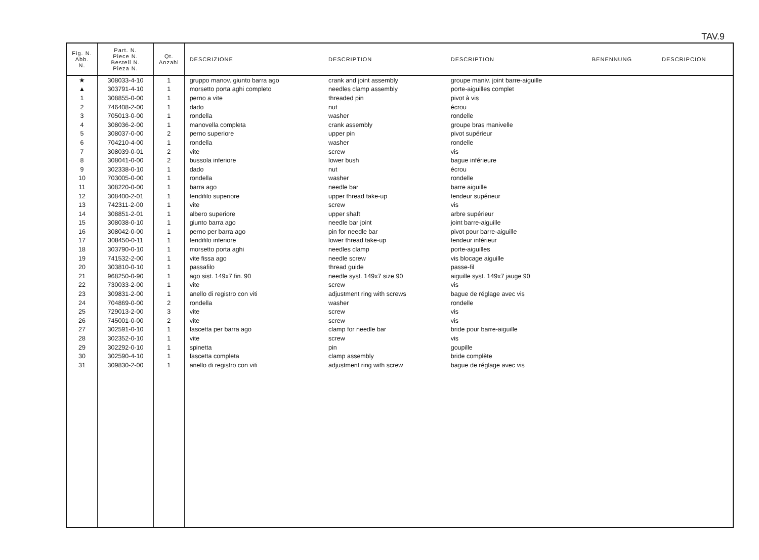TAV.9
| Fig. N. Abb. N. | Part. N. Piece N. Bestell N. Pieza N. | Qt. Anzahl | DESCRIZIONE | DESCRIPTION | DESCRIPTION | BENENNUNG | DESCRIPCION |
| --- | --- | --- | --- | --- | --- | --- | --- |
| ★ | 308033-4-10 | 1 | gruppo manov. giunto barra ago | crank and joint assembly | groupe maniv. joint barre-aiguille | | |
| ▲ | 303791-4-10 | 1 | morsetto porta aghi completo | needles clamp assembly | porte-aiguilles complet | | |
| 1 | 308855-0-00 | 1 | perno a vite | threaded pin | pivot à vis | | |
| 2 | 746408-2-00 | 1 | dado | nut | écrou | | |
| 3 | 705013-0-00 | 1 | rondella | washer | rondelle | | |
| 4 | 308036-2-00 | 1 | manovella completa | crank assembly | groupe bras manivelle | | |
| 5 | 308037-0-00 | 2 | perno superiore | upper pin | pivot supérieur | | |
| 6 | 704210-4-00 | 1 | rondella | washer | rondelle | | |
| 7 | 308039-0-01 | 2 | vite | screw | vis | | |
| 8 | 308041-0-00 | 2 | bussola inferiore | lower bush | bague inférieure | | |
| 9 | 302338-0-10 | 1 | dado | nut | écrou | | |
| 10 | 703005-0-00 | 1 | rondella | washer | rondelle | | |
| 11 | 308220-0-00 | 1 | barra ago | needle bar | barre aiguille | | |
| 12 | 308400-2-01 | 1 | tendifilo superiore | upper thread take-up | tendeur supérieur | | |
| 13 | 742311-2-00 | 1 | vite | screw | vis | | |
| 14 | 308851-2-01 | 1 | albero superiore | upper shaft | arbre supérieur | | |
| 15 | 308038-0-10 | 1 | giunto barra ago | needle bar joint | joint barre-aiguille | | |
| 16 | 308042-0-00 | 1 | perno per barra ago | pin for needle bar | pivot pour barre-aiguille | | |
| 17 | 308450-0-11 | 1 | tendifilo inferiore | lower thread take-up | tendeur inférieur | | |
| 18 | 303790-0-10 | 1 | morsetto porta aghi | needles clamp | porte-aiguilles | | |
| 19 | 741532-2-00 | 1 | vite fissa ago | needle screw | vis blocage aiguille | | |
| 20 | 303810-0-10 | 1 | passafilo | thread guide | passe-fil | | |
| 21 | 968250-0-90 | 1 | ago sist. 149x7 fin. 90 | needle syst. 149x7 size 90 | aiguille syst. 149x7 jauge 90 | | |
| 22 | 730033-2-00 | 1 | vite | screw | vis | | |
| 23 | 309831-2-00 | 1 | anello di registro con viti | adjustment ring with screws | bague de réglage avec vis | | |
| 24 | 704869-0-00 | 2 | rondella | washer | rondelle | | |
| 25 | 729013-2-00 | 3 | vite | screw | vis | | |
| 26 | 745001-0-00 | 2 | vite | screw | vis | | |
| 27 | 302591-0-10 | 1 | fascetta per barra ago | clamp for needle bar | bride pour barre-aiguille | | |
| 28 | 302352-0-10 | 1 | vite | screw | vis | | |
| 29 | 302292-0-10 | 1 | spinetta | pin | goupille | | |
| 30 | 302590-4-10 | 1 | fascetta completa | clamp assembly | bride complète | | |
| 31 | 309830-2-00 | 1 | anello di registro con viti | adjustment ring with screw | bague de réglage avec vis | | |